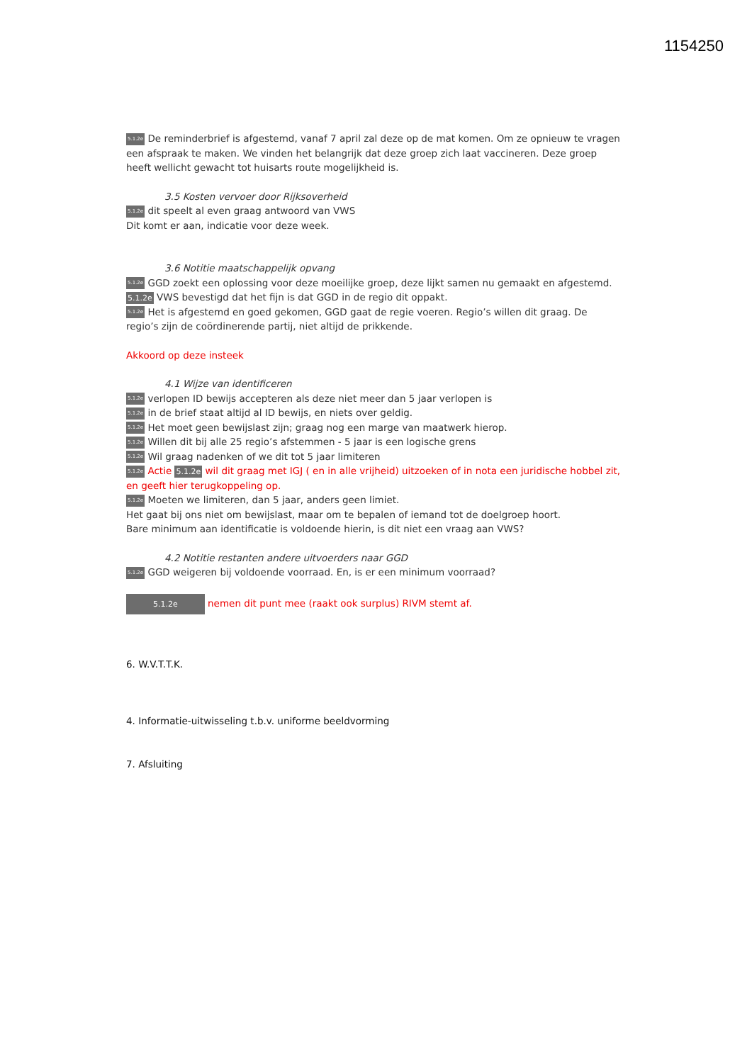1154250
5.1.2e De reminderbrief is afgestemd, vanaf 7 april zal deze op de mat komen. Om ze opnieuw te vragen een afspraak te maken. We vinden het belangrijk dat deze groep zich laat vaccineren. Deze groep heeft wellicht gewacht tot huisarts route mogelijkheid is.
3.5 Kosten vervoer door Rijksoverheid
5.1.2e dit speelt al even graag antwoord van VWS
Dit komt er aan, indicatie voor deze week.
3.6 Notitie maatschappelijk opvang
5.1.2e GGD zoekt een oplossing voor deze moeilijke groep, deze lijkt samen nu gemaakt en afgestemd.
5.1.2e VWS bevestigd dat het fijn is dat GGD in de regio dit oppakt.
5.1.2e Het is afgestemd en goed gekomen, GGD gaat de regie voeren. Regio’s willen dit graag. De regio’s zijn de coördinerende partij, niet altijd de prikkende.
Akkoord op deze insteek
4.1 Wijze van identificeren
5.1.2e verlopen ID bewijs accepteren als deze niet meer dan 5 jaar verlopen is
5.1.2e in de brief staat altijd al ID bewijs, en niets over geldig.
5.1.2e Het moet geen bewijslast zijn; graag nog een marge van maatwerk hierop.
5.1.2e Willen dit bij alle 25 regio’s afstemmen - 5 jaar is een logische grens
5.1.2e Wil graag nadenken of we dit tot 5 jaar limiteren
5.1.2e Actie 5.1.2e wil dit graag met IGJ ( en in alle vrijheid) uitzoeken of in nota een juridische hobbel zit, en geeft hier terugkoppeling op.
5.1.2e Moeten we limiteren, dan 5 jaar, anders geen limiet.
Het gaat bij ons niet om bewijslast, maar om te bepalen of iemand tot de doelgroep hoort.
Bare minimum aan identificatie is voldoende hierin, is dit niet een vraag aan VWS?
4.2 Notitie restanten andere uitvoerders naar GGD
5.1.2e GGD weigeren bij voldoende voorraad. En, is er een minimum voorraad?
5.1.2e nemen dit punt mee (raakt ook surplus) RIVM stemt af.
6. W.V.T.T.K.
4. Informatie-uitwisseling t.b.v. uniforme beeldvorming
7. Afsluiting